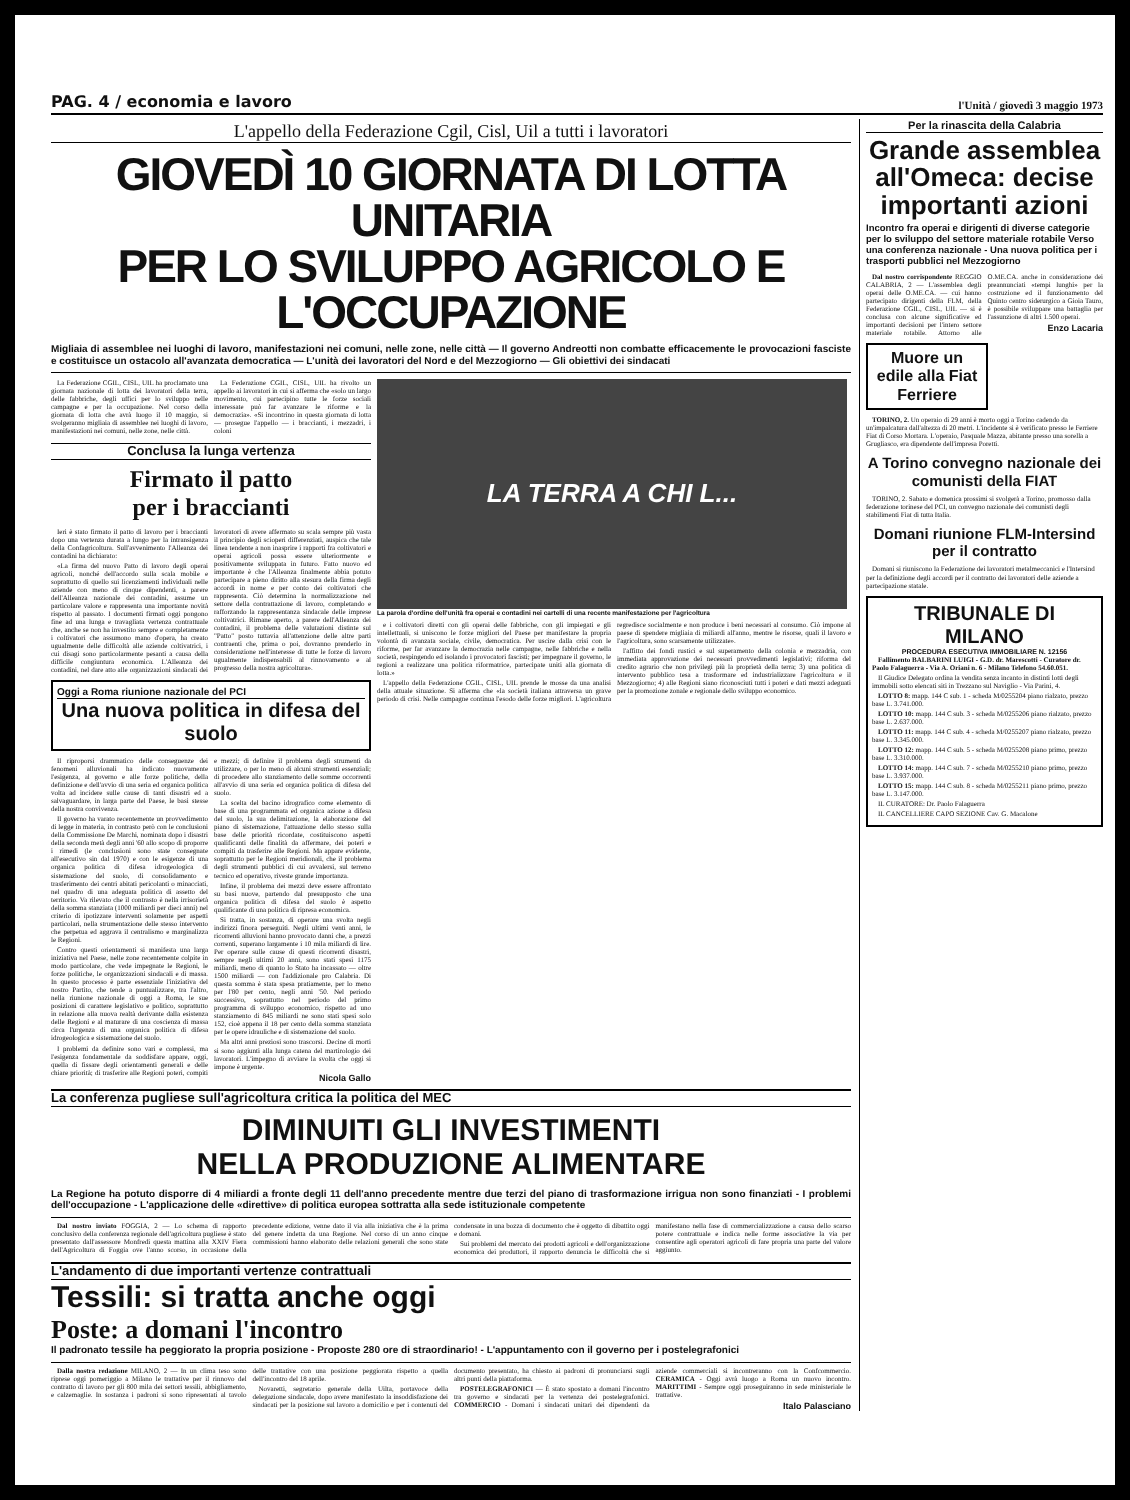PAG. 4 / economia e lavoro
l'Unità / giovedì 3 maggio 1973
L'appello della Federazione Cgil, Cisl, Uil a tutti i lavoratori
GIOVEDÌ 10 GIORNATA DI LOTTA UNITARIA
PER LO SVILUPPO AGRICOLO E L'OCCUPAZIONE
Migliaia di assemblee nei luoghi di lavoro, manifestazioni nei comuni, nelle zone, nelle città — Il governo Andreotti non combatte efficacemente le provocazioni fasciste e costituisce un ostacolo all'avanzata democratica — L'unità dei lavoratori del Nord e del Mezzogiorno — Gli obiettivi dei sindacati
La Federazione CGIL, CISL, UIL ha proclamato una giornata nazionale di lotta dei lavoratori della terra, delle fabbriche, degli uffici per lo sviluppo nelle campagne e per la occupazione. Nel corso della giornata di lotta che avrà luogo il 10 maggio, si svolgeranno migliaia di assemblee nei luoghi di lavoro, manifestazioni nei comuni, nelle zone, nelle città.
La Federazione CGIL, CISL, UIL ha rivolto un appello ai lavoratori in cui si afferma che «solo un largo movimento, cui partecipino tutte le forze sociali interessate può far avanzare le riforme e la democrazia». «Si incontrino in questa giornata di lotta — prosegue l'appello — i braccianti, i mezzadri, i coloni
Conclusa la lunga vertenza
Firmato il patto
per i braccianti
Ieri è stato firmato il patto di lavoro per i braccianti dopo una vertenza durata a lungo per la intransigenza della Confagricoltura. Sull'avvenimento l'Alleanza dei contadini ha dichiarato:
«La firma del nuovo Patto di lavoro degli operai agricoli, nonché dell'accordo sulla scala mobile e soprattutto di quello sui licenziamenti individuali nelle aziende con meno di cinque dipendenti, a parere dell'Alleanza nazionale dei contadini, assume un particolare valore e rappresenta una importante novità rispetto al passato. I documenti firmati oggi pongono fine ad una lunga e travagliata vertenza contrattuale che, anche se non ha investito sempre e completamente i coltivatori che assumono mano d'opera, ha creato ugualmente delle difficoltà alle aziende coltivatrici, i cui disagi sono particolarmente pesanti a causa della difficile congiuntura economica. L'Alleanza dei contadini, nel dare atto alle organizzazioni sindacali dei lavoratori di avere affermato su scala sempre più vasta il principio degli scioperi differenziati, auspica che tale linea tendente a non inasprire i rapporti fra coltivatori e operai agricoli possa essere ulteriormente e positivamente sviluppata in futuro. Fatto nuovo ed importante è che l'Alleanza finalmente abbia potuto partecipare a pieno diritto alla stesura della firma degli accordi in nome e per conto dei coltivatori che rappresenta. Ciò determina la normalizzazione nel settore della contrattazione di lavoro, completando e rafforzando la rappresentanza sindacale delle imprese coltivatrici. Rimane aperto, a parere dell'Alleanza dei contadini, il problema delle valutazioni distinte sul "Patto" posto tuttavia all'attenzione delle altre parti contraenti che, prima o poi, dovranno prenderlo in considerazione nell'interesse di tutte le forze di lavoro ugualmente indispensabili al rinnovamento e al progresso della nostra agricoltura».
Oggi a Roma riunione nazionale del PCI
Una nuova politica in difesa del suolo
Il riproporsi drammatico delle conseguenze dei fenomeni alluvionali ha indicato nuovamente l'esigenza, al governo e alle forze politiche, della definizione e dell'avvio di una seria ed organica politica volta ad incidere sulle cause di tanti disastri ed a salvaguardare, in larga parte del Paese, le basi stesse della nostra convivenza.
Il governo ha varato recentemente un provvedimento di legge in materia, in contrasto però con le conclusioni della Commissione De Marchi, nominata dopo i disastri della seconda metà degli anni '60 allo scopo di proporre i rimedi (le conclusioni sono state consegnate all'esecutivo sin dal 1970) e con le esigenze di una organica politica di difesa idrogeologica di sistemazione del suolo, di consolidamento e trasferimento dei centri abitati pericolanti o minacciati, nel quadro di una adeguata politica di assetto del territorio. Va rilevato che il contrasto è nella irrisorietà della somma stanziata (1000 miliardi per dieci anni) nel criterio di ipotizzare interventi solamente per aspetti particolari, nella strumentazione delle stesso intervento che perpetua ed aggrava il centralismo e marginalizza le Regioni.
Contro questi orientamenti si manifesta una larga iniziativa nel Paese, nelle zone recentemente colpite in modo particolare, che vede impegnate le Regioni, le forze politiche, le organizzazioni sindacali e di massa. In questo processo è parte essenziale l'iniziativa del nostro Partito, che tende a puntualizzare, tra l'altro, nella riunione nazionale di oggi a Roma, le sue posizioni di carattere legislativo e politico, soprattutto in relazione alla nuova realtà derivante dalla esistenza delle Regioni e al maturare di una coscienza di massa circa l'urgenza di una organica politica di difesa idrogeologica e sistemazione del suolo.
I problemi da definire sono vari e complessi, ma l'esigenza fondamentale da soddisfare appare, oggi, quella di fissare degli orientamenti generali e delle chiare priorità; di trasferire alle Regioni poteri, compiti e mezzi; di definire il problema degli strumenti da utilizzare, o per lo meno di alcuni strumenti essenziali; di procedere allo stanziamento delle somme occorrenti all'avvio di una seria ed organica politica di difesa del suolo.
La scelta del bacino idrografico come elemento di base di una programmata ed organica azione a difesa del suolo, la sua delimitazione, la elaborazione del piano di sistemazione, l'attuazione dello stesso sulla base delle priorità ricordate, costituiscono aspetti qualificanti delle finalità da affermare, dei poteri e compiti da trasferire alle Regioni. Ma appare evidente, soprattutto per le Regioni meridionali, che il problema degli strumenti pubblici di cui avvalersi, sul terreno tecnico ed operativo, riveste grande importanza.
Infine, il problema dei mezzi deve essere affrontato su basi nuove, partendo dal presupposto che una organica politica di difesa del suolo è aspetto qualificante di una politica di ripresa economica.
Si tratta, in sostanza, di operare una svolta negli indirizzi finora perseguiti. Negli ultimi venti anni, le ricorrenti alluvioni hanno provocato danni che, a prezzi correnti, superano largamente i 10 mila miliardi di lire. Per operare sulle cause di questi ricorrenti disastri, sempre negli ultimi 20 anni, sono stati spesi 1175 miliardi, meno di quanto lo Stato ha incassato — oltre 1500 miliardi — con l'addizionale pro Calabria. Di questa somma è stata spesa pratiamente, per lo meno per l'80 per cento, negli anni '50. Nel periodo successivo, soprattutto nel periodo del primo programma di sviluppo economico, rispetto ad uno stanziamento di 845 miliardi ne sono stati spesi solo 152, cioè appena il 18 per cento della somma stanziata per le opere idrauliche e di sistemazione del suolo.
Ma altri anni preziosi sono trascorsi. Decine di morti si sono aggiunti alla lunga catena del martirologio dei lavoratori. L'impegno di avviare la svolta che oggi si impone è urgente.
Nicola Gallo
LA TERRA A CHI L...
La parola d'ordine dell'unità fra operai e contadini nei cartelli di una recente manifestazione per l'agricoltura
e i coltivatori diretti con gli operai delle fabbriche, con gli impiegati e gli intellettuali, si uniscono le forze migliori del Paese per manifestare la propria volontà di avanzata sociale, civile, democratica. Per uscire dalla crisi con le riforme, per far avanzare la democrazia nelle campagne, nelle fabbriche e nella società, respingendo ed isolando i provocatori fascisti; per impegnare il governo, le regioni a realizzare una politica riformatrice, partecipate uniti alla giornata di lotta.»
L'appello della Federazione CGIL, CISL, UIL prende le mosse da una analisi della attuale situazione. Si afferma che «la società italiana attraversa un grave periodo di crisi. Nelle campagne continua l'esodo delle forze migliori. L'agricoltura regredisce socialmente e non produce i beni necessari al consumo. Ciò impone al paese di spendere migliaia di miliardi all'anno, mentre le risorse, quali il lavoro e l'agricoltura, sono scarsamente utilizzate».
l'affitto dei fondi rustici e sul superamento della colonia e mezzadria, con immediata approvazione dei necessari provvedimenti legislativi; riforma del credito agrario che non privilegi più la proprietà della terra; 3) una politica di intervento pubblico tesa a trasformare ed industrializzare l'agricoltura e il Mezzogiorno; 4) alle Regioni siano riconosciuti tutti i poteri e dati mezzi adeguati per la promozione zonale e regionale dello sviluppo economico.
La conferenza pugliese sull'agricoltura critica la politica del MEC
DIMINUITI GLI INVESTIMENTI
NELLA PRODUZIONE ALIMENTARE
La Regione ha potuto disporre di 4 miliardi a fronte degli 11 dell'anno precedente mentre due terzi del piano di trasformazione irrigua non sono finanziati - I problemi dell'occupazione - L'applicazione delle «direttive» di politica europea sottratta alla sede istituzionale competente
Dal nostro inviato FOGGIA, 2 — Lo schema di rapporto conclusivo della conferenza regionale dell'agricoltura pugliese è stato presentato dall'assessore Monfredi questa mattina alla XXIV Fiera dell'Agricoltura di Foggia ove l'anno scorso, in occasione della precedente edizione, venne dato il via alla iniziativa che è la prima del genere indetta da una Regione. Nel corso di un anno cinque commissioni hanno elaborato delle relazioni generali che sono state condensate in una bozza di documento che è oggetto di dibattito oggi e domani.
Sui problemi del mercato dei prodotti agricoli e dell'organizzazione economica dei produttori, il rapporto denuncia le difficoltà che si manifestano nella fase di commercializzazione a causa dello scarso potere contrattuale e indica nelle forme associative la via per consentire agli operatori agricoli di fare propria una parte del valore aggiunto.
L'andamento di due importanti vertenze contrattuali
Tessili: si tratta anche oggi
Poste: a domani l'incontro
Il padronato tessile ha peggiorato la propria posizione - Proposte 280 ore di straordinario! - L'appuntamento con il governo per i postelegrafonici
Dalla nostra redazione MILANO, 2 — In un clima teso sono riprese oggi pomeriggio a Milano le trattative per il rinnovo del contratto di lavoro per gli 800 mila dei settori tessili, abbigliamento, e calzemaglie. In sostanza i padroni si sono ripresentati al tavolo delle trattative con una posizione peggiorata rispetto a quella dell'incontro del 18 aprile.
Novaretti, segretario generale della Uilta, portavoce della delegazione sindacale, dopo avere manifestato la insoddisfazione dei sindacati per la posizione sul lavoro a domicilio e per i contenuti del documento presentato, ha chiesto ai padroni di pronunciarsi sugli altri punti della piattaforma.
POSTELEGRAFONICI — È stato spostato a domani l'incontro tra governo e sindacati per la vertenza dei postelegrafonici. COMMERCIO - Domani i sindacati unitari dei dipendenti da aziende commerciali si incontreranno con la Confcommercio. CERAMICA - Oggi avrà luogo a Roma un nuovo incontro. MARITTIMI - Sempre oggi proseguiranno in sede ministeriale le trattative.
Italo Palasciano
Per la rinascita della Calabria
Grande assemblea all'Omeca: decise importanti azioni
Incontro fra operai e dirigenti di diverse categorie per lo sviluppo del settore materiale rotabile Verso una conferenza nazionale - Una nuova politica per i trasporti pubblici nel Mezzogiorno
Dal nostro corrispondente REGGIO CALABRIA, 2 — L'assemblea degli operai delle O.ME.CA. — cui hanno partecipato dirigenti della FLM, della Federazione CGIL, CISL, UIL — si è conclusa con alcune significative ed importanti decisioni per l'intero settore materiale rotabile. Attorno alle O.ME.CA. anche in considerazione dei preannunciati «tempi lunghi» per la costruzione ed il funzionamento del Quinto centro siderurgico a Gioia Tauro, è possibile sviluppare una battaglia per l'assunzione di altri 1.500 operai.
Enzo Lacaria
Muore un edile alla Fiat Ferriere
TORINO, 2. Un operaio di 29 anni è morto oggi a Torino cadendo da un'impalcatura dall'altezza di 20 metri. L'incidente si è verificato presso le Ferriere Fiat di Corso Mortara. L'operaio, Pasquale Mazza, abitante presso una sorella a Grugliasco, era dipendente dell'impresa Poretti.
A Torino convegno nazionale dei comunisti della FIAT
TORINO, 2. Sabato e domenica prossimi si svolgerà a Torino, promosso dalla federazione torinese del PCI, un convegno nazionale dei comunisti degli stabilimenti Fiat di tutta Italia.
Domani riunione FLM-Intersind per il contratto
Domani si riuniscono la Federazione dei lavoratori metalmeccanici e l'Intersind per la definizione degli accordi per il contratto dei lavoratori delle aziende a partecipazione statale.
TRIBUNALE DI MILANO
PROCEDURA ESECUTIVA IMMOBILIARE N. 12156
Fallimento BALBARINI LUIGI - G.D. dr. Marescotti - Curatore dr. Paolo Falaguerra - Via A. Oriani n. 6 - Milano Telefono 54.60.051.
Il Giudice Delegato ordina la vendita senza incanto in distinti lotti degli immobili sotto elencati siti in Trezzano sul Naviglio - Via Parini, 4.
LOTTO 8: mapp. 144 C sub. 1 - scheda M/0255204 piano rialzato, prezzo base L. 3.741.000.
LOTTO 10: mapp. 144 C sub. 3 - scheda M/0255206 piano rialzato, prezzo base L. 2.637.000.
LOTTO 11: mapp. 144 C sub. 4 - scheda M/0255207 piano rialzato, prezzo base L. 3.345.000.
LOTTO 12: mapp. 144 C sub. 5 - scheda M/0255208 piano primo, prezzo base L. 3.310.000.
LOTTO 14: mapp. 144 C sub. 7 - scheda M/0255210 piano primo, prezzo base L. 3.937.000.
LOTTO 15: mapp. 144 C sub. 8 - scheda M/0255211 piano primo, prezzo base L. 3.147.000.
IL CURATORE: Dr. Paolo Falaguerra
IL CANCELLIERE CAPO SEZIONE Cav. G. Macalone